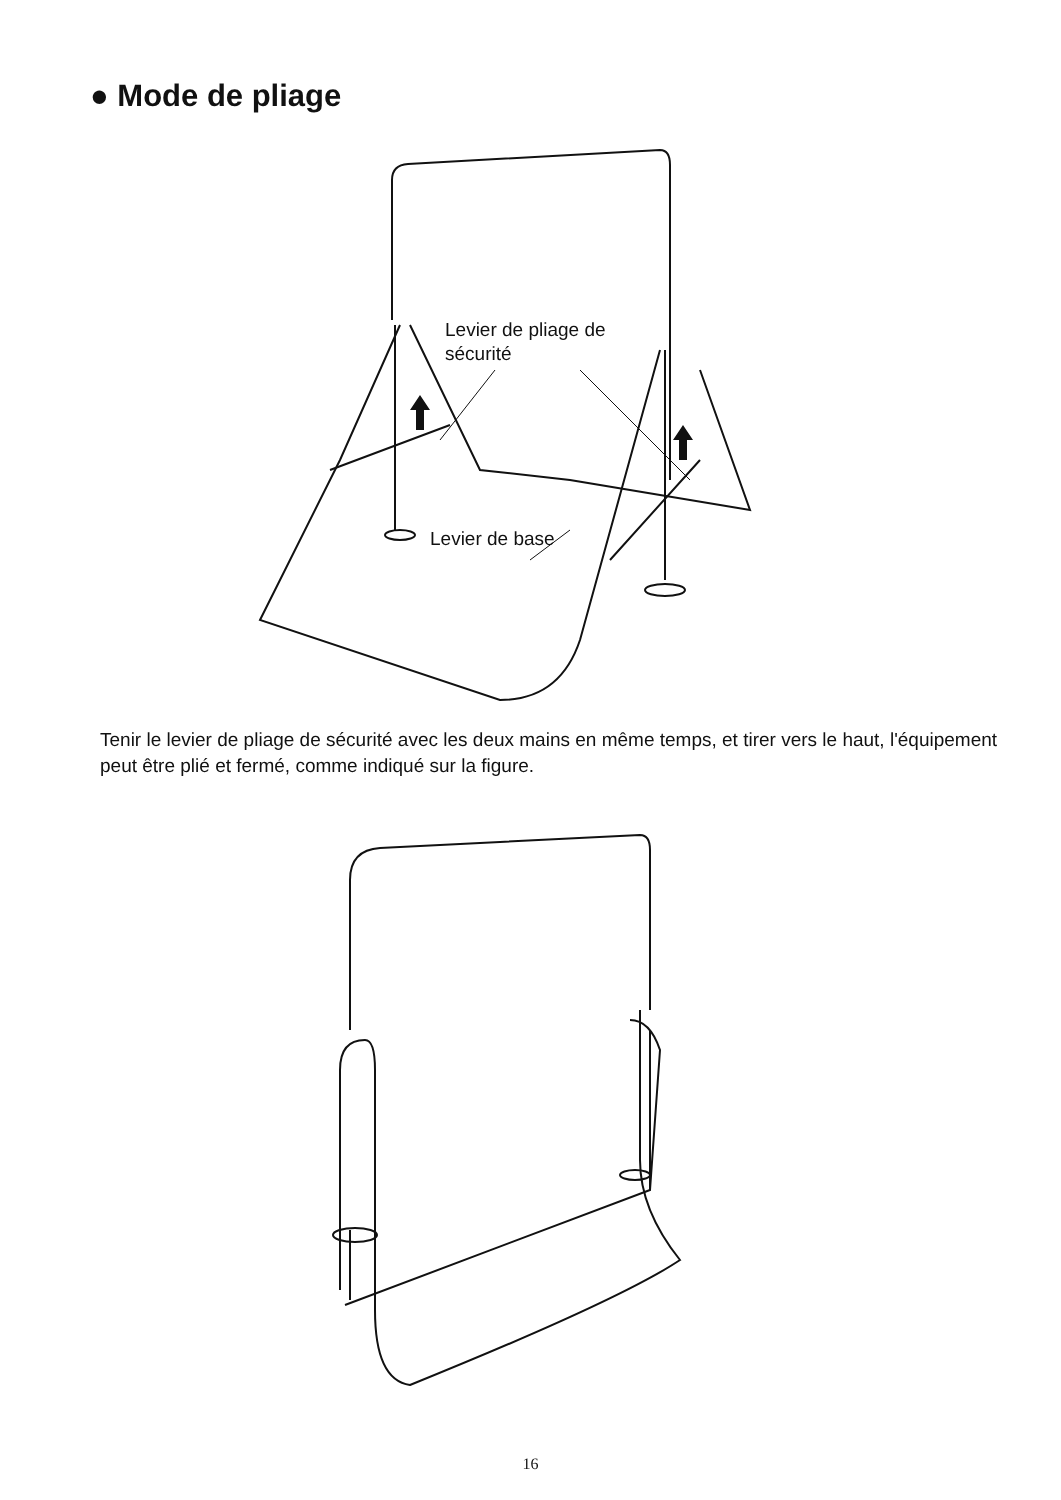● Mode de pliage
Levier de pliage de
sécurité
Levier de base
Tenir le levier de pliage de sécurité avec les deux mains en même temps, et tirer vers le haut, l'équipement peut être plié et fermé, comme indiqué sur la figure.
16